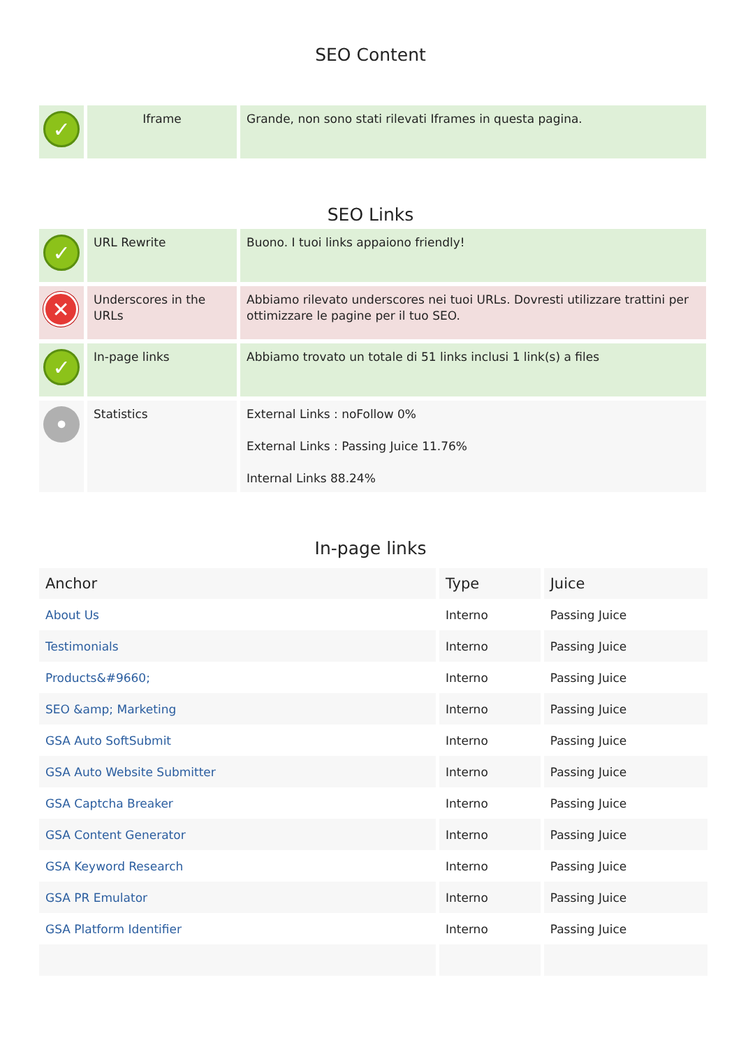SEO Content
| ✓ | Iframe | Grande, non sono stati rilevati Iframes in questa pagina. |
SEO Links
| ✓ | URL Rewrite | Buono. I tuoi links appaiono friendly! |
| ✕ | Underscores in the URLs | Abbiamo rilevato underscores nei tuoi URLs. Dovresti utilizzare trattini per ottimizzare le pagine per il tuo SEO. |
| ✓ | In-page links | Abbiamo trovato un totale di 51 links inclusi 1 link(s) a files |
| • | Statistics | External Links : noFollow 0% External Links : Passing Juice 11.76% Internal Links 88.24% |
In-page links
| Anchor | Type | Juice |
| --- | --- | --- |
| About Us | Interno | Passing Juice |
| Testimonials | Interno | Passing Juice |
| Products&#9660; | Interno | Passing Juice |
| SEO &amp; Marketing | Interno | Passing Juice |
| GSA Auto SoftSubmit | Interno | Passing Juice |
| GSA Auto Website Submitter | Interno | Passing Juice |
| GSA Captcha Breaker | Interno | Passing Juice |
| GSA Content Generator | Interno | Passing Juice |
| GSA Keyword Research | Interno | Passing Juice |
| GSA PR Emulator | Interno | Passing Juice |
| GSA Platform Identifier | Interno | Passing Juice |